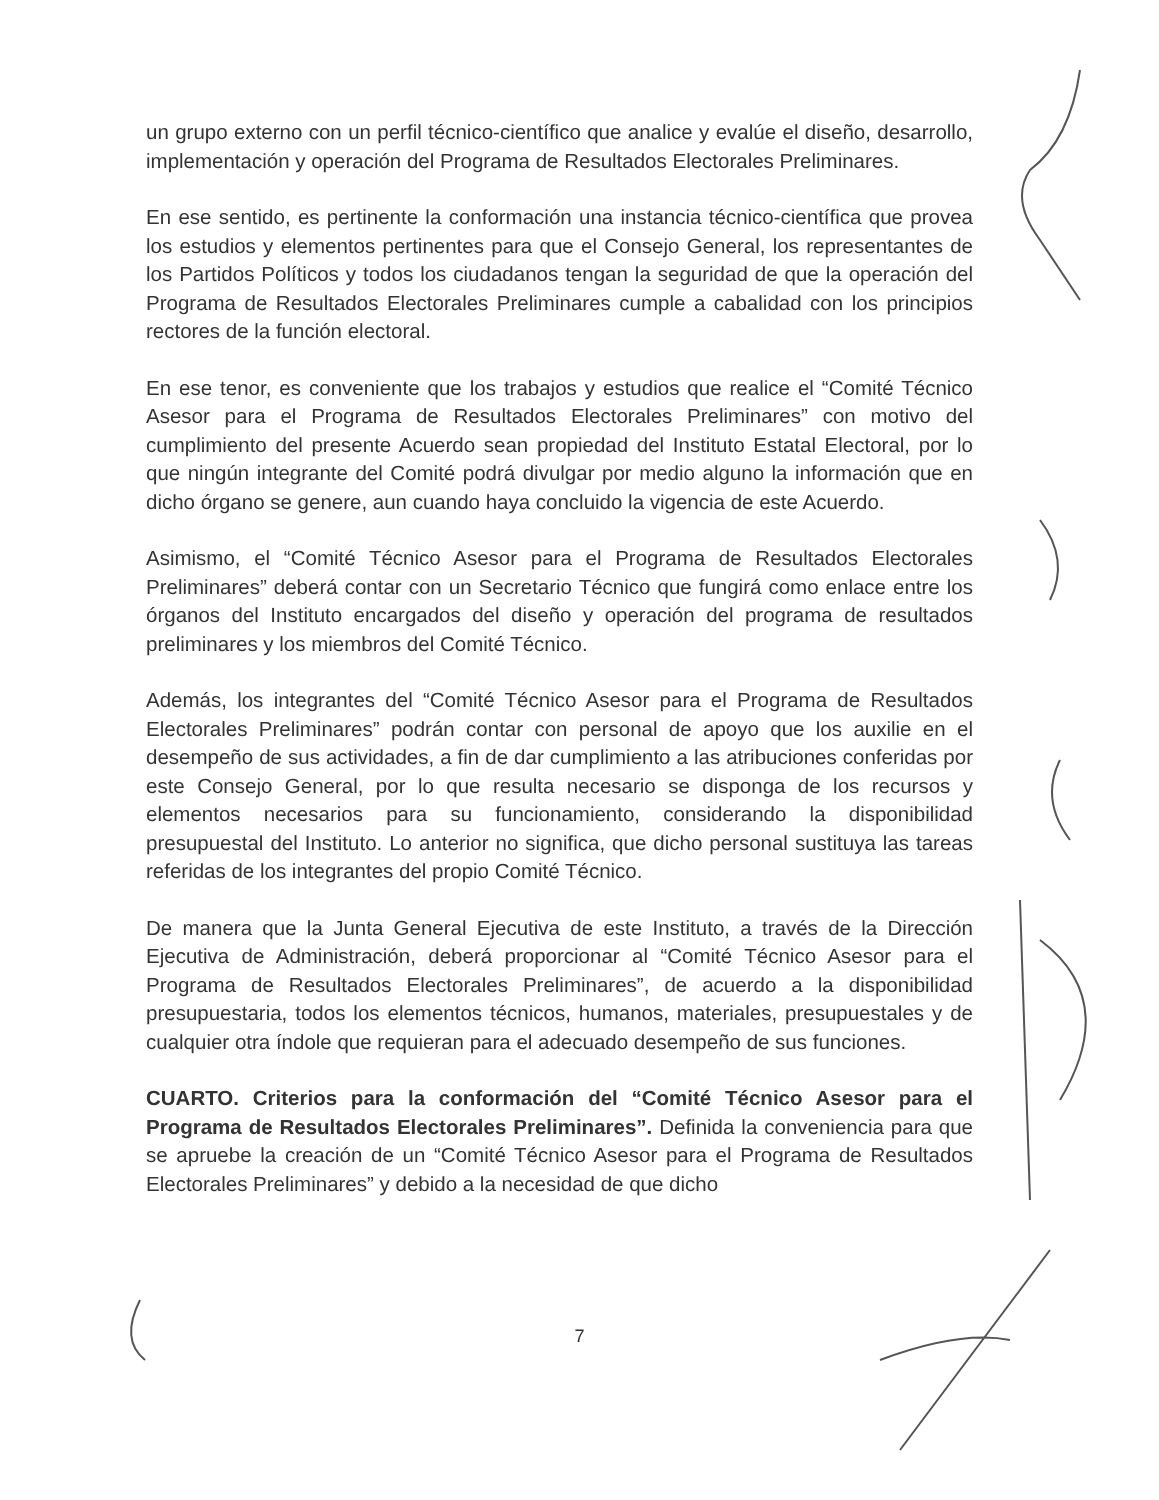un grupo externo con un perfil técnico-científico que analice y evalúe el diseño, desarrollo, implementación y operación del Programa de Resultados Electorales Preliminares.
En ese sentido, es pertinente la conformación una instancia técnico-científica que provea los estudios y elementos pertinentes para que el Consejo General, los representantes de los Partidos Políticos y todos los ciudadanos tengan la seguridad de que la operación del Programa de Resultados Electorales Preliminares cumple a cabalidad con los principios rectores de la función electoral.
En ese tenor, es conveniente que los trabajos y estudios que realice el “Comité Técnico Asesor para el Programa de Resultados Electorales Preliminares” con motivo del cumplimiento del presente Acuerdo sean propiedad del Instituto Estatal Electoral, por lo que ningún integrante del Comité podrá divulgar por medio alguno la información que en dicho órgano se genere, aun cuando haya concluido la vigencia de este Acuerdo.
Asimismo, el “Comité Técnico Asesor para el Programa de Resultados Electorales Preliminares” deberá contar con un Secretario Técnico que fungirá como enlace entre los órganos del Instituto encargados del diseño y operación del programa de resultados preliminares y los miembros del Comité Técnico.
Además, los integrantes del “Comité Técnico Asesor para el Programa de Resultados Electorales Preliminares” podrán contar con personal de apoyo que los auxilie en el desempeño de sus actividades, a fin de dar cumplimiento a las atribuciones conferidas por este Consejo General, por lo que resulta necesario se disponga de los recursos y elementos necesarios para su funcionamiento, considerando la disponibilidad presupuestal del Instituto. Lo anterior no significa, que dicho personal sustituya las tareas referidas de los integrantes del propio Comité Técnico.
De manera que la Junta General Ejecutiva de este Instituto, a través de la Dirección Ejecutiva de Administración, deberá proporcionar al “Comité Técnico Asesor para el Programa de Resultados Electorales Preliminares”, de acuerdo a la disponibilidad presupuestaria, todos los elementos técnicos, humanos, materiales, presupuestales y de cualquier otra índole que requieran para el adecuado desempeño de sus funciones.
CUARTO. Criterios para la conformación del “Comité Técnico Asesor para el Programa de Resultados Electorales Preliminares”. Definida la conveniencia para que se apruebe la creación de un “Comité Técnico Asesor para el Programa de Resultados Electorales Preliminares” y debido a la necesidad de que dicho
7